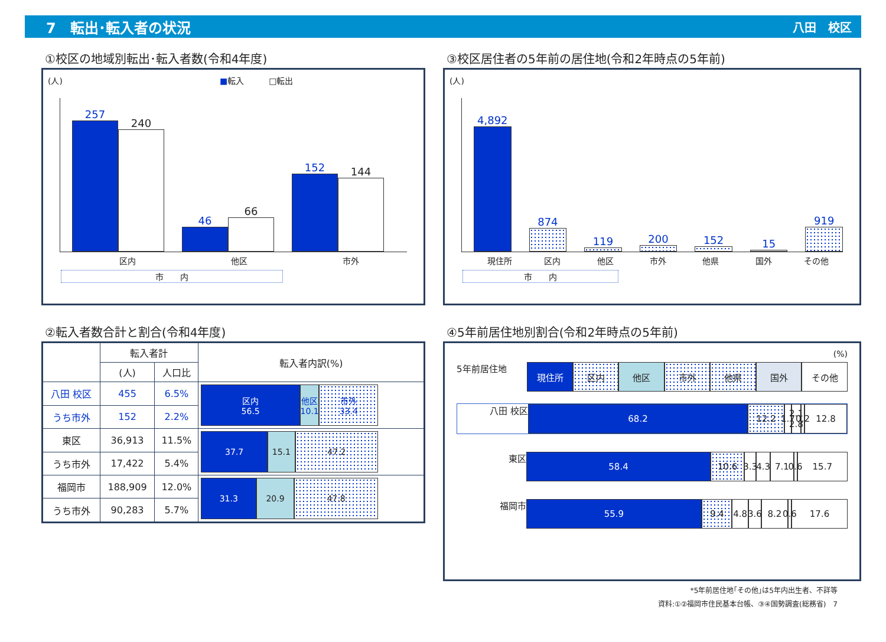7　転出･転入者の状況 八田　校区
①校区の地域別転出･転入者数(令和4年度)
(人)　　　　　　　　　　　　　　　　　　　■転入　　　□転出
257
240
46
66
152
144
区内 他区 市外
市　　内
③校区居住者の5年前の居住地(令和2年時点の5年前)
(人)
4,892
874
119
200
152
15
919
現住所 区内 他区 市外 他県 国外 その他
市　　内
②転入者数合計と割合(令和4年度)
| | 転入者計 | | 転入者内訳(%) |
| --- | --- | --- | --- |
| | (人) | 人口比 | |
| 八田 校区 | 455 | 6.5% | 区内 56.5 他区 10.1 市外 33.4 |
| うち市外 | 152 | 2.2% | |
| 東区 | 36,913 | 11.5% | 37.7 15.1 47.2 |
| うち市外 | 17,422 | 5.4% | |
| 福岡市 | 188,909 | 12.0% | 31.3 20.9 47.8 |
| うち市外 | 90,283 | 5.7% | |
④5年前居住地別割合(令和2年時点の5年前)
(%)
5年前居住地 現住所 区内 他区 市外 他県 国外 その他
八田 校区 68.2 12.2 1.7
2.1 2.8
0.2
12.8
東区 58.4 10.6 3.3
4.3
7.1 0.6
15.7
福岡市 55.9 9.4 4.8
3.6
8.2 0.6
17.6
*5年前居住地｢その他｣は5年内出生者、不詳等
資料:①②福岡市住民基本台帳、③④国勢調査(総務省)　7